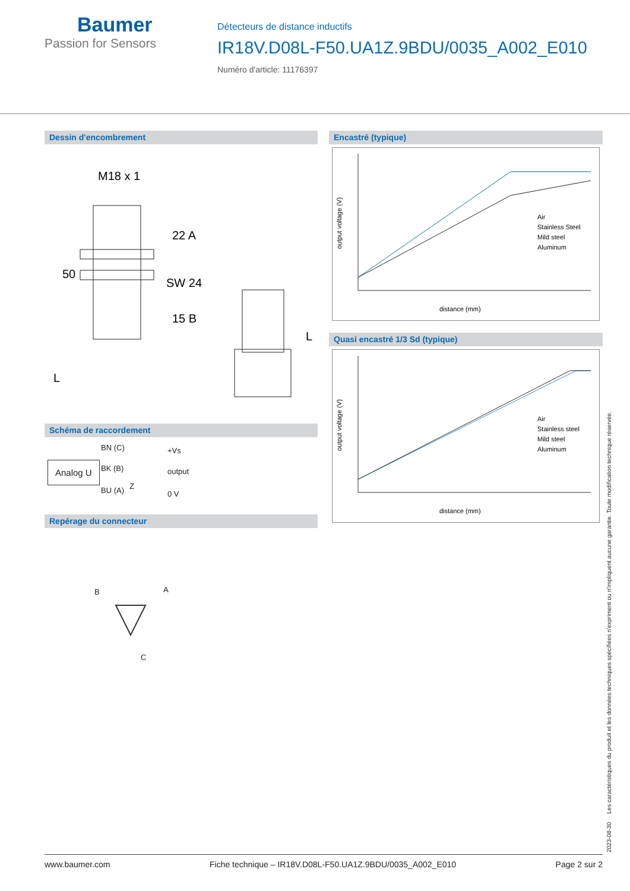Baumer
Passion for Sensors
Détecteurs de distance inductifs
IR18V.D08L-F50.UA1Z.9BDU/0035_A002_E010
Numéro d'article: 11176397
Dessin d'encombrement
M18 x 1
SW 24
50
22 A
15 B
L
L
Schéma de raccordement
Analog U
BN (C) +Vs
BK (B) output
Z
BU (A) 0 V
Repérage du connecteur
B A
C
Encastré (typique)
distance (mm)
Air
Stainless Steel
Mild steel
Aluminum
output voltage (V)
Quasi encastré 1/3 Sd (typique)
distance (mm)
Air
Stainless steel
Mild steel
Aluminum
output voltage (V)
2023-08-30 Les caractéristiques du produit et les données techniques spécifiées n'expriment ou n'impliquent aucune garantie. Toute modification technique réservée.
www.baumer.com Fiche technique – IR18V.D08L-F50.UA1Z.9BDU/0035_A002_E010 Page 2 sur 2